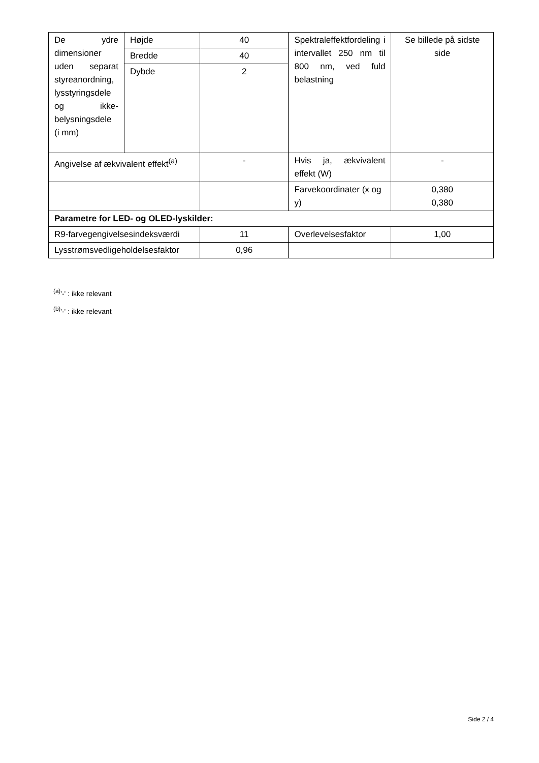| De ydre dimensioner uden separat styreanordning, lysstyringsdele og ikke-belysningsdele (i mm) | Højde | 40 | Spektraleffektfordeling i intervallet 250 nm til 800 nm, ved fuld belastning | Se billede på sidste side |
| | Bredde | 40 | | |
| | Dybde | 2 | | |
| Angivelse af ækvivalent effekt<sup>(a)</sup> | | - | Hvis ja, ækvivalent effekt (W) | - |
| | | | Farvekoordinater (x og y) | 0,380 0,380 |
| Parametre for LED- og OLED-lyskilder: | | | | |
| R9-farvegengivelsesindeksværdi | | 11 | Overlevelsesfaktor | 1,00 |
| Lysstrømsvedligeholdelsesfaktor | | 0,96 | | |
<sup>(a)</sup> '-' : ikke relevant
<sup>(b)</sup> '-' : ikke relevant
Side 2 / 4